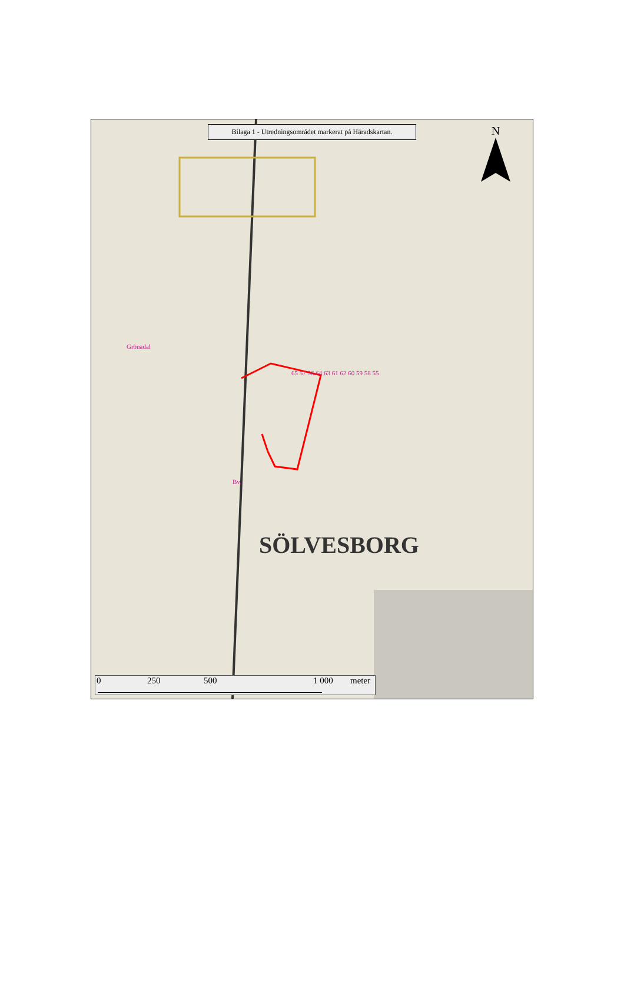Bilaga 1 - Utredningsområdet markerat på Häradskartan.
N
SÖLVESBORG
65 57 56 64 63 61 62 60 59 58 55
Grönadal
Bv.
0 250 500 1 000 meter